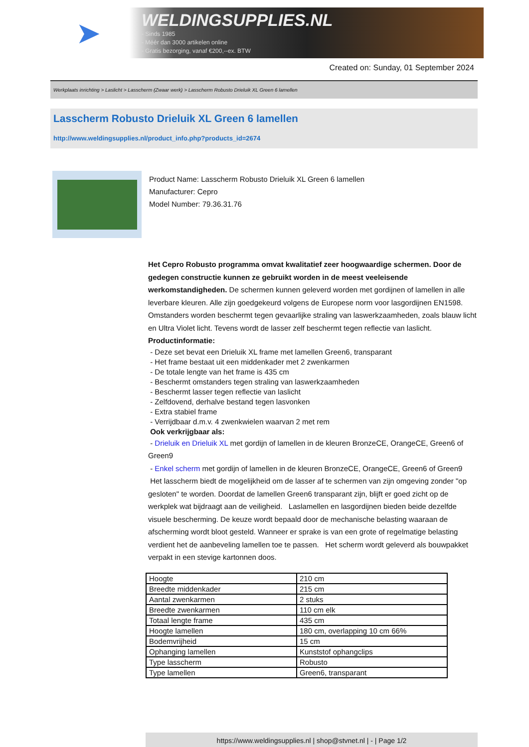➤
WELDINGSUPPLIES.NL
- Sinds 1985
- Méér dan 3000 artikelen online
- Gratis bezorging, vanaf €200,--ex. BTW
Created on: Sunday, 01 September 2024
Werkplaats inrichting > Laslicht > Lasscherm (Zwaar werk) > Lasscherm Robusto Drieluik XL Green 6 lamellen
Lasscherm Robusto Drieluik XL Green 6 lamellen
http://www.weldingsupplies.nl/product_info.php?products_id=2674
Product Name: Lasscherm Robusto Drieluik XL Green 6 lamellen
Manufacturer: Cepro
Model Number: 79.36.31.76
Het Cepro Robusto programma omvat kwalitatief zeer hoogwaardige schermen. Door de gedegen constructie kunnen ze gebruikt worden in de meest veeleisende werkomstandigheden. De schermen kunnen geleverd worden met gordijnen of lamellen in alle leverbare kleuren. Alle zijn goedgekeurd volgens de Europese norm voor lasgordijnen EN1598. Omstanders worden beschermt tegen gevaarlijke straling van laswerkzaamheden, zoals blauw licht en Ultra Violet licht. Tevens wordt de lasser zelf beschermt tegen reflectie van laslicht. Productinformatie:
- Deze set bevat een Drieluik XL frame met lamellen Green6, transparant
- Het frame bestaat uit een middenkader met 2 zwenkarmen
- De totale lengte van het frame is 435 cm
- Beschermt omstanders tegen straling van laswerkzaamheden
- Beschermt lasser tegen reflectie van laslicht
- Zelfdovend, derhalve bestand tegen lasvonken
- Extra stabiel frame
- Verrijdbaar d.m.v. 4 zwenkwielen waarvan 2 met rem
Ook verkrijgbaar als:
- Drieluik en Drieluik XL met gordijn of lamellen in de kleuren BronzeCE, OrangeCE, Green6 of Green9
- Enkel scherm met gordijn of lamellen in de kleuren BronzeCE, OrangeCE, Green6 of Green9
Het lasscherm biedt de mogelijkheid om de lasser af te schermen van zijn omgeving zonder "op gesloten" te worden. Doordat de lamellen Green6 transparant zijn, blijft er goed zicht op de werkplek wat bijdraagt aan de veiligheid. Laslamellen en lasgordijnen bieden beide dezelfde visuele bescherming. De keuze wordt bepaald door de mechanische belasting waaraan de afscherming wordt bloot gesteld. Wanneer er sprake is van een grote of regelmatige belasting verdient het de aanbeveling lamellen toe te passen. Het scherm wordt geleverd als bouwpakket verpakt in een stevige kartonnen doos.
| Hoogte | 210 cm |
| Breedte middenkader | 215 cm |
| Aantal zwenkarmen | 2 stuks |
| Breedte zwenkarmen | 110 cm elk |
| Totaal lengte frame | 435 cm |
| Hoogte lamellen | 180 cm, overlapping 10 cm 66% |
| Bodemvrijheid | 15 cm |
| Ophanging lamellen | Kunststof ophangclips |
| Type lasscherm | Robusto |
| Type lamellen | Green6, transparant |
https://www.weldingsupplies.nl | shop@stvnet.nl | - | Page 1/2